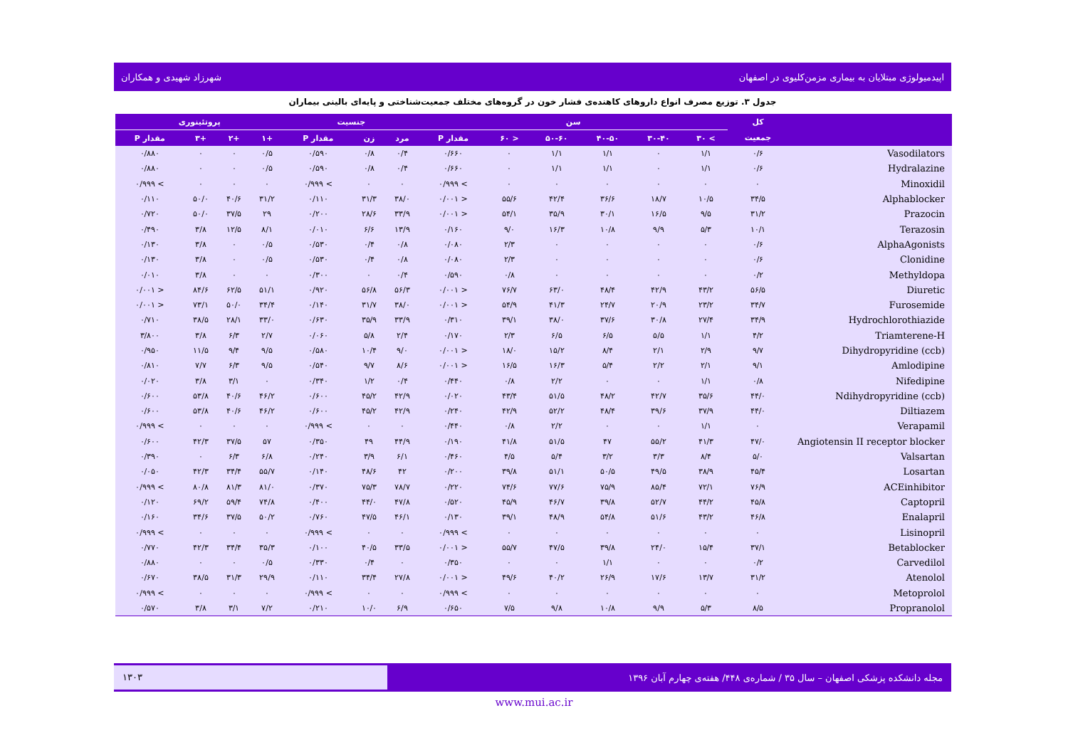اپیدمیولوژی مبتلایان به بیماری مزمن‌کلیوی در اصفهان شهرزاد شهیدی و همکاران
جدول ۳. توزیع مصرف انواع داروهای کاهنده‌ی فشار خون در گروه‌های مختلف جمعیت‌شناختی و پایه‌ای بالینی بیماران
| | کل | سن | | | | | | جنسیت | | | پروتئینوری | | | |
| --- | --- | --- | --- | --- | --- | --- | --- | --- | --- | --- | --- | --- | --- | --- |
| | جمعیت | > ۳۰ | ۳۰-۴۰ | ۴۰-۵۰ | ۵۰-۶۰ | < ۶۰ | مقدار P | مرد | زن | مقدار P | +۱ | +۲ | +۳ | مقدار P |
| Vasodilators | ۰/۶ | ۱/۱ | ۰ | ۱/۱ | ۱/۱ | ۰ | ۰/۶۶۰ | ۰/۴ | ۰/۸ | ۰/۵۹۰ | ۰/۵ | ۰ | ۰ | ۰/۸۸۰ |
| Hydralazine | ۰/۶ | ۱/۱ | ۰ | ۱/۱ | ۱/۱ | ۰ | ۰/۶۶۰ | ۰/۴ | ۰/۸ | ۰/۵۹۰ | ۰/۵ | ۰ | ۰ | ۰/۸۸۰ |
| Minoxidil | ۰ | ۰ | ۰ | ۰ | ۰ | ۰ | > ۰/۹۹۹ | ۰ | ۰ | > ۰/۹۹۹ | ۰ | ۰ | ۰ | > ۰/۹۹۹ |
| Alphablocker | ۳۴/۵ | ۱۰/۵ | ۱۸/۷ | ۳۶/۶ | ۴۲/۴ | ۵۵/۶ | < ۰/۰۰۱ | ۳۸/۰ | ۳۱/۳ | ۰/۱۱۰ | ۳۱/۲ | ۴۰/۶ | ۵۰/۰ | ۰/۱۱۰ |
| Prazocin | ۳۱/۲ | ۹/۵ | ۱۶/۵ | ۳۰/۱ | ۳۵/۹ | ۵۴/۱ | < ۰/۰۰۱ | ۳۳/۹ | ۲۸/۶ | ۰/۲۰۰ | ۲۹ | ۳۷/۵ | ۵۰/۰ | ۰/۷۲۰ |
| Terazosin | ۱۰/۱ | ۵/۳ | ۹/۹ | ۱۰/۸ | ۱۶/۳ | ۹/۰ | ۰/۱۶۰ | ۱۳/۹ | ۶/۶ | ۰/۰۱۰ | ۸/۱ | ۱۲/۵ | ۳/۸ | ۰/۴۹۰ |
| AlphaAgonists | ۰/۶ | ۰ | ۰ | ۰ | ۰ | ۲/۳ | ۰/۰۸۰ | ۰/۸ | ۰/۴ | ۰/۵۳۰ | ۰/۵ | ۰ | ۳/۸ | ۰/۱۳۰ |
| Clonidine | ۰/۶ | ۰ | ۰ | ۰ | ۰ | ۲/۳ | ۰/۰۸۰ | ۰/۸ | ۰/۴ | ۰/۵۳۰ | ۰/۵ | ۰ | ۳/۸ | ۰/۱۳۰ |
| Methyldopa | ۰/۲ | ۰ | ۰ | ۰ | ۰ | ۰/۸ | ۰/۵۹۰ | ۰/۴ | ۰ | ۰/۳۰۰ | ۰ | ۰ | ۳/۸ | ۰/۰۱۰ |
| Diuretic | ۵۶/۵ | ۴۳/۲ | ۴۲/۹ | ۴۸/۴ | ۶۳/۰ | ۷۶/۷ | < ۰/۰۰۱ | ۵۶/۳ | ۵۶/۸ | ۰/۹۲۰ | ۵۱/۱ | ۶۲/۵ | ۸۴/۶ | < ۰/۰۰۱ |
| Furosemide | ۳۴/۷ | ۲۳/۲ | ۲۰/۹ | ۲۴/۷ | ۴۱/۳ | ۵۴/۹ | < ۰/۰۰۱ | ۳۸/۰ | ۳۱/۷ | ۰/۱۴۰ | ۳۴/۴ | ۵۰/۰ | ۷۳/۱ | < ۰/۰۰۱ |
| Hydrochlorothiazide | ۳۴/۹ | ۲۷/۴ | ۳۰/۸ | ۳۷/۶ | ۳۸/۰ | ۳۹/۱ | ۰/۳۱۰ | ۳۳/۹ | ۳۵/۹ | ۰/۶۳۰ | ۳۳/۰ | ۲۸/۱ | ۳۸/۵ | ۰/۷۱۰ |
| Triamterene-H | ۴/۲ | ۱/۱ | ۵/۵ | ۶/۵ | ۶/۵ | ۲/۳ | ۰/۱۷۰ | ۲/۴ | ۵/۸ | ۰/۰۶۰ | ۲/۷ | ۶/۳ | ۳/۸ | ۳/۸۰۰ |
| Dihydropyridine (ccb) | ۹/۷ | ۲/۹ | ۲/۱ | ۸/۴ | ۱۵/۲ | ۱۸/۰ | < ۰/۰۰۱ | ۹/۰ | ۱۰/۴ | ۰/۵۸۰ | ۹/۵ | ۹/۴ | ۱۱/۵ | ۰/۹۵۰ |
| Amlodipine | ۹/۱ | ۲/۱ | ۲/۲ | ۵/۴ | ۱۶/۳ | ۱۶/۵ | < ۰/۰۰۱ | ۸/۶ | ۹/۷ | ۰/۵۴۰ | ۹/۵ | ۶/۳ | ۷/۷ | ۰/۸۱۰ |
| Nifedipine | ۰/۸ | ۱/۱ | ۰ | ۰ | ۲/۲ | ۰/۸ | ۰/۴۴۰ | ۰/۴ | ۱/۲ | ۰/۳۴۰ | ۰ | ۳/۱ | ۳/۸ | ۰/۰۲۰ |
| Ndihydropyridine (ccb) | ۴۴/۰ | ۳۵/۶ | ۴۲/۷ | ۴۸/۲ | ۵۱/۵ | ۴۳/۴ | ۰/۰۲۰ | ۴۲/۹ | ۴۵/۲ | ۰/۶۰۰ | ۴۶/۲ | ۴۰/۶ | ۵۳/۸ | ۰/۶۰۰ |
| Diltiazem | ۴۴/۰ | ۳۷/۹ | ۳۹/۶ | ۴۸/۴ | ۵۲/۲ | ۴۲/۹ | ۰/۲۴۰ | ۴۲/۹ | ۴۵/۲ | ۰/۶۰۰ | ۴۶/۲ | ۴۰/۶ | ۵۳/۸ | ۰/۶۰۰ |
| Verapamil | ۰ | ۱/۱ | ۰ | ۰ | ۲/۲ | ۰/۸ | ۰/۴۴۰ | ۰ | ۰ | > ۰/۹۹۹ | ۰ | ۰ | ۰ | > ۰/۹۹۹ |
| Angiotensin II receptor blocker | ۴۷/۰ | ۴۱/۳ | ۵۵/۲ | ۴۷ | ۵۱/۵ | ۴۱/۸ | ۰/۱۹۰ | ۴۴/۹ | ۴۹ | ۰/۳۵۰ | ۵۷ | ۳۷/۵ | ۴۲/۳ | ۰/۶۰۰ |
| Valsartan | ۵/۰ | ۸/۴ | ۳/۳ | ۳/۲ | ۵/۴ | ۴/۵ | ۰/۴۶۰ | ۶/۱ | ۳/۹ | ۰/۲۴۰ | ۶/۸ | ۶/۳ | ۰ | ۰/۳۹۰ |
| Losartan | ۴۵/۴ | ۳۸/۹ | ۴۹/۵ | ۵۰/۵ | ۵۱/۱ | ۳۹/۸ | ۰/۲۰۰ | ۴۲ | ۴۸/۶ | ۰/۱۴۰ | ۵۵/۷ | ۳۴/۴ | ۴۲/۳ | ۰/۰۵۰ |
| ACEinhibitor | ۷۶/۹ | ۷۲/۱ | ۸۵/۴ | ۷۵/۹ | ۷۷/۶ | ۷۴/۶ | ۰/۲۲۰ | ۷۸/۷ | ۷۵/۳ | ۰/۳۷۰ | ۸۱/۰ | ۸۱/۳ | ۸۰/۸ | > ۰/۹۹۹ |
| Captopril | ۴۵/۸ | ۴۴/۲ | ۵۲/۷ | ۳۹/۸ | ۴۶/۷ | ۴۵/۹ | ۰/۵۲۰ | ۴۷/۸ | ۴۴/۰ | ۰/۴۰۰ | ۷۴/۸ | ۵۹/۴ | ۶۹/۲ | ۰/۱۲۰ |
| Enalapril | ۴۶/۸ | ۴۳/۲ | ۵۱/۶ | ۵۴/۸ | ۴۸/۹ | ۳۹/۱ | ۰/۱۳۰ | ۴۶/۱ | ۴۷/۵ | ۰/۷۶۰ | ۵۰/۲ | ۳۷/۵ | ۳۴/۶ | ۰/۱۶۰ |
| Lisinopril | ۰ | ۰ | ۰ | ۰ | ۰ | ۰ | > ۰/۹۹۹ | ۰ | ۰ | > ۰/۹۹۹ | ۰ | ۰ | ۰ | > ۰/۹۹۹ |
| Betablocker | ۳۷/۱ | ۱۵/۴ | ۲۴/۰ | ۳۹/۸ | ۴۷/۵ | ۵۵/۷ | < ۰/۰۰۱ | ۳۳/۵ | ۴۰/۵ | ۰/۱۰۰ | ۳۵/۳ | ۳۴/۴ | ۴۲/۳ | ۰/۷۷۰ |
| Carvedilol | ۰/۲ | ۰ | ۰ | ۱/۱ | ۰ | ۰ | ۰/۳۵۰ | ۰ | ۰/۴ | ۰/۳۳۰ | ۰/۵ | ۰ | ۰ | ۰/۸۸۰ |
| Atenolol | ۳۱/۲ | ۱۳/۷ | ۱۷/۶ | ۲۶/۹ | ۴۰/۲ | ۴۹/۶ | < ۰/۰۰۱ | ۲۷/۸ | ۳۴/۴ | ۰/۱۱۰ | ۲۹/۹ | ۳۱/۳ | ۳۸/۵ | ۰/۶۷۰ |
| Metoprolol | ۰ | ۰ | ۰ | ۰ | ۰ | ۰ | > ۰/۹۹۹ | ۰ | ۰ | > ۰/۹۹۹ | ۰ | ۰ | ۰ | > ۰/۹۹۹ |
| Propranolol | ۸/۵ | ۵/۳ | ۹/۹ | ۱۰/۸ | ۹/۸ | ۷/۵ | ۰/۶۵۰ | ۶/۹ | ۱۰/۰ | ۰/۲۱۰ | ۷/۲ | ۳/۱ | ۳/۸ | ۰/۵۷۰ |
مجله دانشکده پزشکی اصفهان – سال ۳۵ / شماره‌ی ۴۴۸/ هفته‌ی چهارم آبان ۱۳۹۶ ۱۳۰۳
www.mui.ac.ir